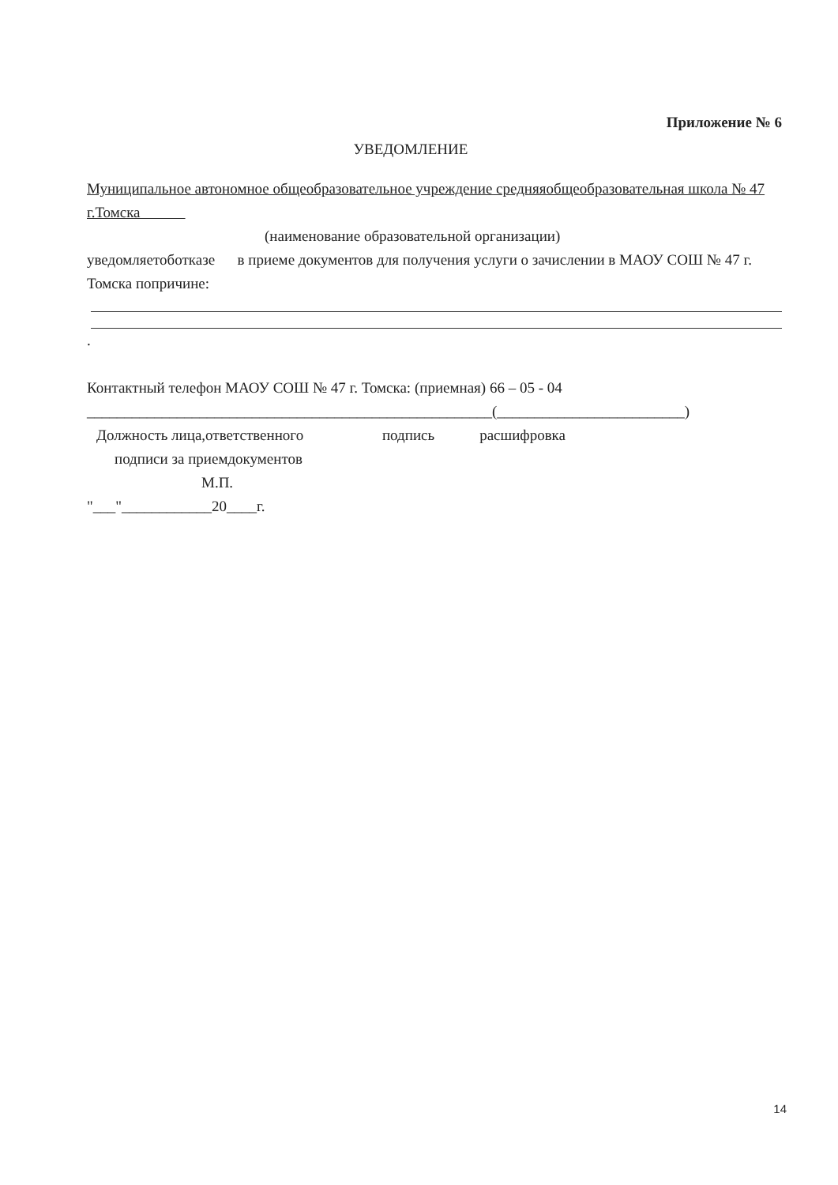Приложение № 6
УВЕДОМЛЕНИЕ
Муниципальное автономное общеобразовательное учреждение средняяобщеобразовательная школа № 47 г.Томска
(наименование образовательной организации)
уведомляетоботказе в приеме документов для получения услуги о зачислении в МАОУ СОШ № 47 г. Томска попричине:
.
Контактный телефон МАОУ СОШ № 47 г. Томска: (приемная) 66 – 05 - 04
______________________________________________________(_________________________)
Должность лица,ответственного подпись расшифровка
подписи за приемдокументов
М.П.
"___"____________20____г.
14